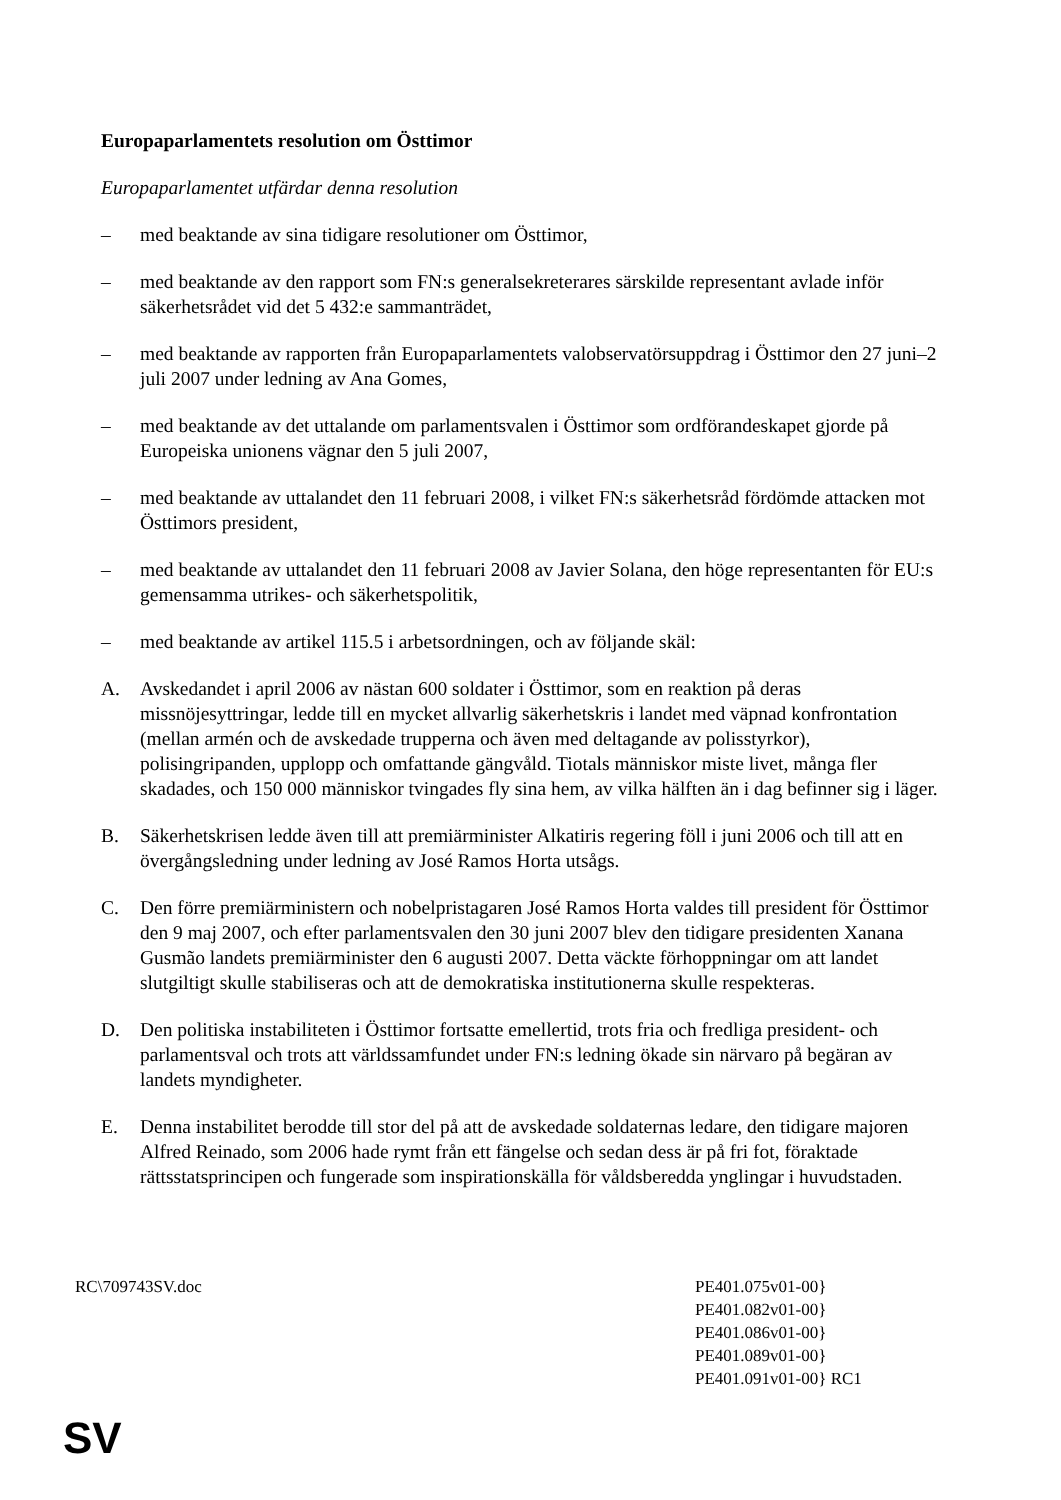Europaparlamentets resolution om Östtimor
Europaparlamentet utfärdar denna resolution
– med beaktande av sina tidigare resolutioner om Östtimor,
– med beaktande av den rapport som FN:s generalsekreterares särskilde representant avlade inför säkerhetsrådet vid det 5 432:e sammanträdet,
– med beaktande av rapporten från Europaparlamentets valobservatörsuppdrag i Östtimor den 27 juni–2 juli 2007 under ledning av Ana Gomes,
– med beaktande av det uttalande om parlamentsvalen i Östtimor som ordförandeskapet gjorde på Europeiska unionens vägnar den 5 juli 2007,
– med beaktande av uttalandet den 11 februari 2008, i vilket FN:s säkerhetsråd fördömde attacken mot Östtimors president,
– med beaktande av uttalandet den 11 februari 2008 av Javier Solana, den höge representanten för EU:s gemensamma utrikes- och säkerhetspolitik,
– med beaktande av artikel 115.5 i arbetsordningen, och av följande skäl:
A. Avskedandet i april 2006 av nästan 600 soldater i Östtimor, som en reaktion på deras missnöjesyttringar, ledde till en mycket allvarlig säkerhetskris i landet med väpnad konfrontation (mellan armén och de avskedade trupperna och även med deltagande av polisstyrkor), polisingripanden, upplopp och omfattande gängvåld. Tiotals människor miste livet, många fler skadades, och 150 000 människor tvingades fly sina hem, av vilka hälften än i dag befinner sig i läger.
B. Säkerhetskrisen ledde även till att premiärminister Alkatiris regering föll i juni 2006 och till att en övergångsledning under ledning av José Ramos Horta utsågs.
C. Den förre premiärministern och nobelpristagaren José Ramos Horta valdes till president för Östtimor den 9 maj 2007, och efter parlamentsvalen den 30 juni 2007 blev den tidigare presidenten Xanana Gusmão landets premiärminister den 6 augusti 2007. Detta väckte förhoppningar om att landet slutgiltigt skulle stabiliseras och att de demokratiska institutionerna skulle respekteras.
D. Den politiska instabiliteten i Östtimor fortsatte emellertid, trots fria och fredliga president- och parlamentsval och trots att världssamfundet under FN:s ledning ökade sin närvaro på begäran av landets myndigheter.
E. Denna instabilitet berodde till stor del på att de avskedade soldaternas ledare, den tidigare majoren Alfred Reinado, som 2006 hade rymt från ett fängelse och sedan dess är på fri fot, föraktade rättsstatsprincipen och fungerade som inspirationskälla för våldsberedda ynglingar i huvudstaden.
RC\709743SV.doc PE401.075v01-00}
PE401.082v01-00}
PE401.086v01-00}
PE401.089v01-00}
PE401.091v01-00} RC1
SV